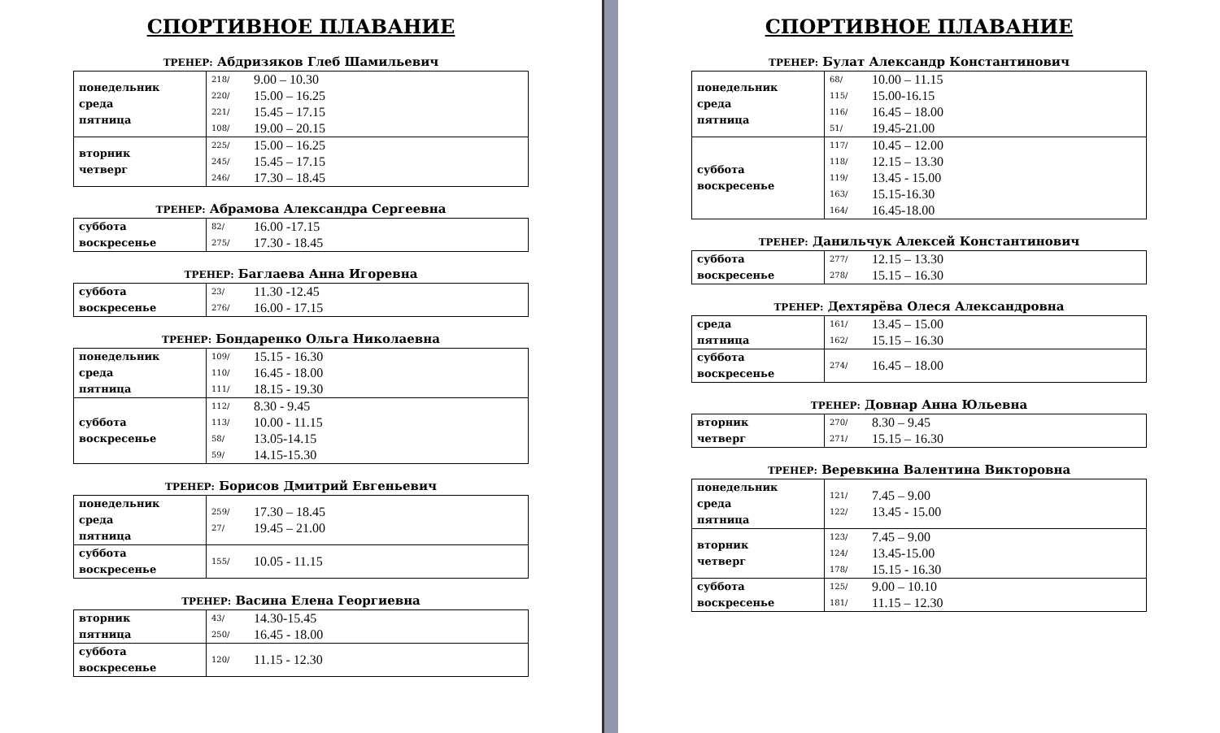СПОРТИВНОЕ ПЛАВАНИЕ
ТРЕНЕР: Абдризяков Глеб Шамильевич
| понедельник среда пятница | 218/ 220/ 221/ 108/ | 9.00 – 10.30 15.00 – 16.25 15.45 – 17.15 19.00 – 20.15 |
| вторник четверг | 225/ 245/ 246/ | 15.00 – 16.25 15.45 – 17.15 17.30 – 18.45 |
ТРЕНЕР: Абрамова Александра Сергеевна
| суббота воскресенье | 82/ 275/ | 16.00 -17.15 17.30 - 18.45 |
ТРЕНЕР: Баглаева Анна Игоревна
| суббота воскресенье | 23/ 276/ | 11.30 -12.45 16.00 - 17.15 |
ТРЕНЕР: Бондаренко Ольга Николаевна
| понедельник среда пятница | 109/ 110/ 111/ | 15.15 - 16.30 16.45 - 18.00 18.15 - 19.30 |
| суббота воскресенье | 112/ 113/ 58/ 59/ | 8.30 - 9.45 10.00 - 11.15 13.05-14.15 14.15-15.30 |
ТРЕНЕР: Борисов Дмитрий Евгеньевич
| понедельник среда пятница | 259/ 27/ | 17.30 – 18.45 19.45 – 21.00 |
| суббота воскресенье | 155/ | 10.05 - 11.15 |
ТРЕНЕР: Васина Елена Георгиевна
| вторник пятница | 43/ 250/ | 14.30-15.45 16.45 - 18.00 |
| суббота воскресенье | 120/ | 11.15 - 12.30 |
СПОРТИВНОЕ ПЛАВАНИЕ
ТРЕНЕР: Булат Александр Константинович
| понедельник среда пятница | 68/ 115/ 116/ 51/ | 10.00 – 11.15 15.00-16.15 16.45 – 18.00 19.45-21.00 |
| суббота воскресенье | 117/ 118/ 119/ 163/ 164/ | 10.45 – 12.00 12.15 – 13.30 13.45 - 15.00 15.15-16.30 16.45-18.00 |
ТРЕНЕР: Данильчук Алексей Константинович
| суббота воскресенье | 277/ 278/ | 12.15 – 13.30 15.15 – 16.30 |
ТРЕНЕР: Дехтярёва Олеся Александровна
| среда пятница | 161/ 162/ | 13.45 – 15.00 15.15 – 16.30 |
| суббота воскресенье | 274/ | 16.45 – 18.00 |
ТРЕНЕР: Довнар Анна Юльевна
| вторник четверг | 270/ 271/ | 8.30 – 9.45 15.15 – 16.30 |
ТРЕНЕР: Веревкина Валентина Викторовна
| понедельник среда пятница | 121/ 122/ | 7.45 – 9.00 13.45 - 15.00 |
| вторник четверг | 123/ 124/ 178/ | 7.45 – 9.00 13.45-15.00 15.15 - 16.30 |
| суббота воскресенье | 125/ 181/ | 9.00 – 10.10 11.15 – 12.30 |